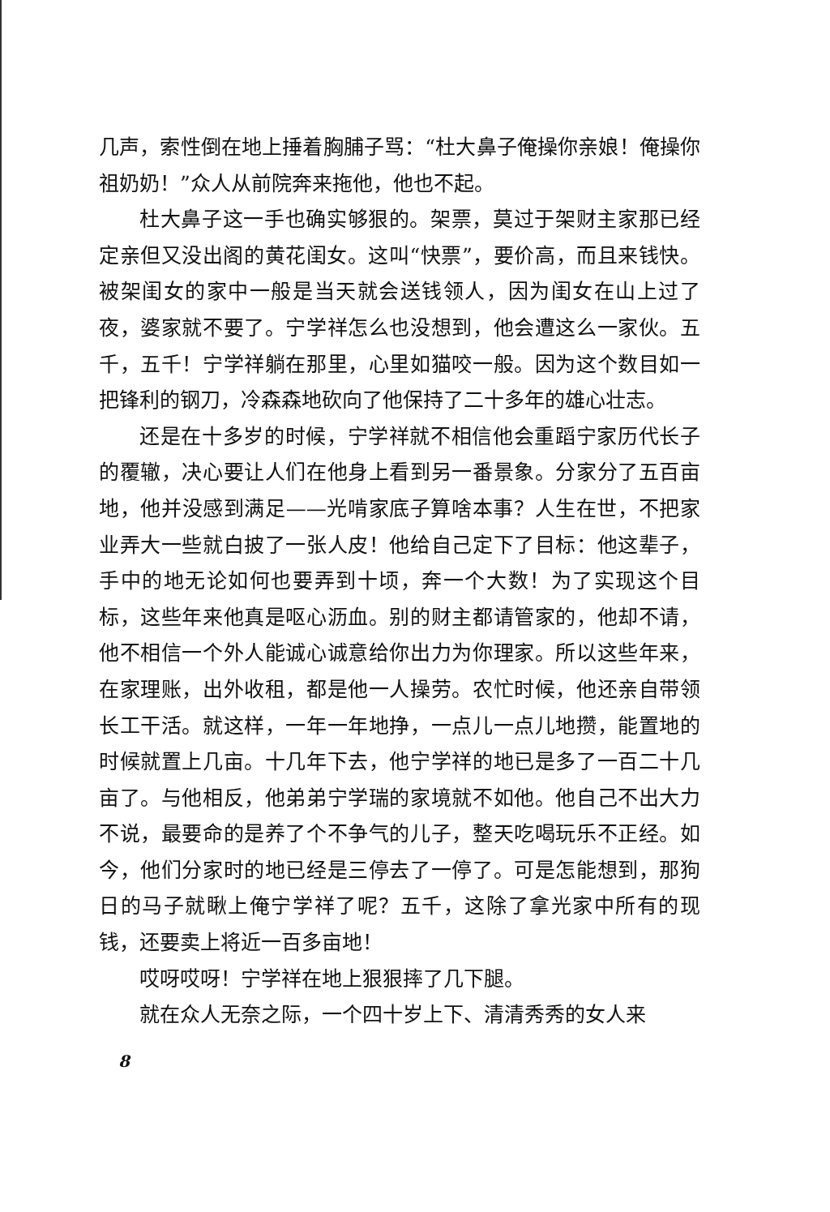几声，索性倒在地上捶着胸脯子骂：“杜大鼻子俺操你亲娘！俺操你祖奶奶！”众人从前院奔来拖他，他也不起。
杜大鼻子这一手也确实够狠的。架票，莫过于架财主家那已经定亲但又没出阁的黄花闺女。这叫“快票”，要价高，而且来钱快。被架闺女的家中一般是当天就会送钱领人，因为闺女在山上过了夜，婆家就不要了。宁学祥怎么也没想到，他会遭这么一家伙。五千，五千！宁学祥躺在那里，心里如猫咬一般。因为这个数目如一把锋利的钢刀，冷森森地砍向了他保持了二十多年的雄心壮志。
还是在十多岁的时候，宁学祥就不相信他会重蹈宁家历代长子的覆辙，决心要让人们在他身上看到另一番景象。分家分了五百亩地，他并没感到满足——光啃家底子算啥本事？人生在世，不把家业弄大一些就白披了一张人皮！他给自己定下了目标：他这辈子，手中的地无论如何也要弄到十顷，奔一个大数！为了实现这个目标，这些年来他真是呕心沥血。别的财主都请管家的，他却不请，他不相信一个外人能诚心诚意给你出力为你理家。所以这些年来，在家理账，出外收租，都是他一人操劳。农忙时候，他还亲自带领长工干活。就这样，一年一年地挣，一点儿一点儿地攒，能置地的时候就置上几亩。十几年下去，他宁学祥的地已是多了一百二十几亩了。与他相反，他弟弟宁学瑞的家境就不如他。他自己不出大力不说，最要命的是养了个不争气的儿子，整天吃喝玩乐不正经。如今，他们分家时的地已经是三停去了一停了。可是怎能想到，那狗日的马子就瞅上俺宁学祥了呢？五千，这除了拿光家中所有的现钱，还要卖上将近一百多亩地！
哎呀哎呀！宁学祥在地上狠狠摔了几下腿。
就在众人无奈之际，一个四十岁上下、清清秀秀的女人来
8